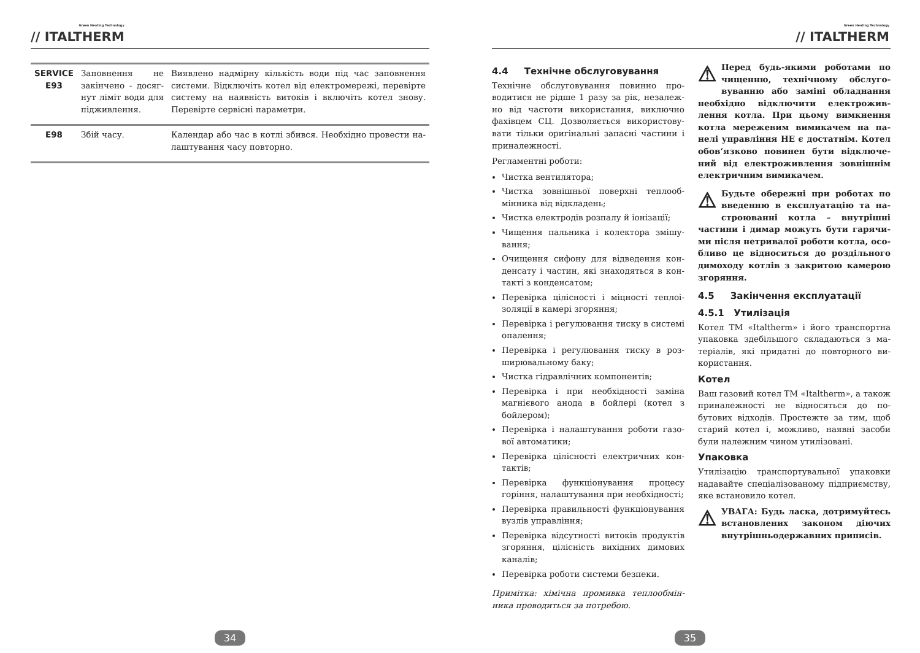Green Heating Technology
// ITALTHERM
| SERVICE E93 | Заповнення не закінчено - досяг­нут ліміт води для підживлення. | Виявлено надмірну кількість води під час заповнення системи. Відключіть котел від електромережі, перевірте си­стему на наявність витоків і включіть котел знову. Перевірте сервісні параметри. |
| E98 | Збій часу. | Календар або час в котлі збився. Необхідно провести на­лаштування часу повторно. |
34
Green Heating Technology
// ITALTHERM
4.4 Технічне обслуговування
Технічне обслуговування повинно про­водитися не рідше 1 разу за рік, незалеж­но від частоти використання, виключно фахівцем СЦ. Дозволяється використову­вати тільки оригінальні запасні частини і приналежності.
Регламентні роботи:
Чистка вентилятора;
Чистка зовнішньої поверхні теплооб­мінника від відкладень;
Чистка електродів розпалу й іонізації;
Чищення пальника і колектора змішу­вання;
Очищення сифону для відведення кон­денсату і частин, які знаходяться в кон­такті з конденсатом;
Перевірка цілісності і міцності теплоі­золяції в камері згоряння;
Перевірка і регулювання тиску в си­стемі опалення;
Перевірка і регулювання тиску в роз­ширювальному баку;
Чистка гідравлічних компонентів;
Перевірка і при необхідності заміна магнієвого анода в бойлері (котел з бойлером);
Перевірка і налаштування роботи газо­вої автоматики;
Перевірка цілісності електричних кон­тактів;
Перевірка функціонування процесу горіння, налаштування при необхід­ності;
Перевірка правильності функціонуван­ня вузлів управління;
Перевірка відсутності витоків продук­тів згоряння, цілісність вихідних димо­вих каналів;
Перевірка роботи системи безпеки.
Примітка: хімічна промивка теплообмін­ника проводиться за потребою.
⚠ Перед будь-якими роботами по чищенню, технічному обслуго­вуванню або заміні обладнан­ня необхідно відключити електрожив­лення котла. При цьому вимкнення котла мережевим вимикачем на па­нелі управління НЕ є достатнім. Котел обов’язково повинен бути відключе­ний від електроживлення зовнішнім електричним вимикачем.
⚠ Будьте обережні при роботах по введенню в експлуатацію та на­строюванні котла – внутрішні частини і димар можуть бути гарячи­ми після нетривалої роботи котла, осо­бливо це відноситься до роздільного димоходу котлів з закритою камерою згоряння.
4.5 Закінчення експлуатації
4.5.1 Утилізація
Котел ТМ «Italtherm» і його транспортна упаковка здебільшого складаються з ма­теріалів, які придатні до повторного ви­користання.
Котел
Ваш газовий котел ТМ «Italtherm», а та­кож приналежності не відносяться до по­бутових відходів. Простежте за тим, щоб старий котел і, можливо, наявні засоби були належним чином утилізовані.
Упаковка
Утилізацію транспортувальної упаковки надавайте спеціалізованому підприєм­ству, яке встановило котел.
⚠ УВАГА: Будь ласка, дотримуй­тесь встановлених законом діючих внутрішньодержавних приписів.
35